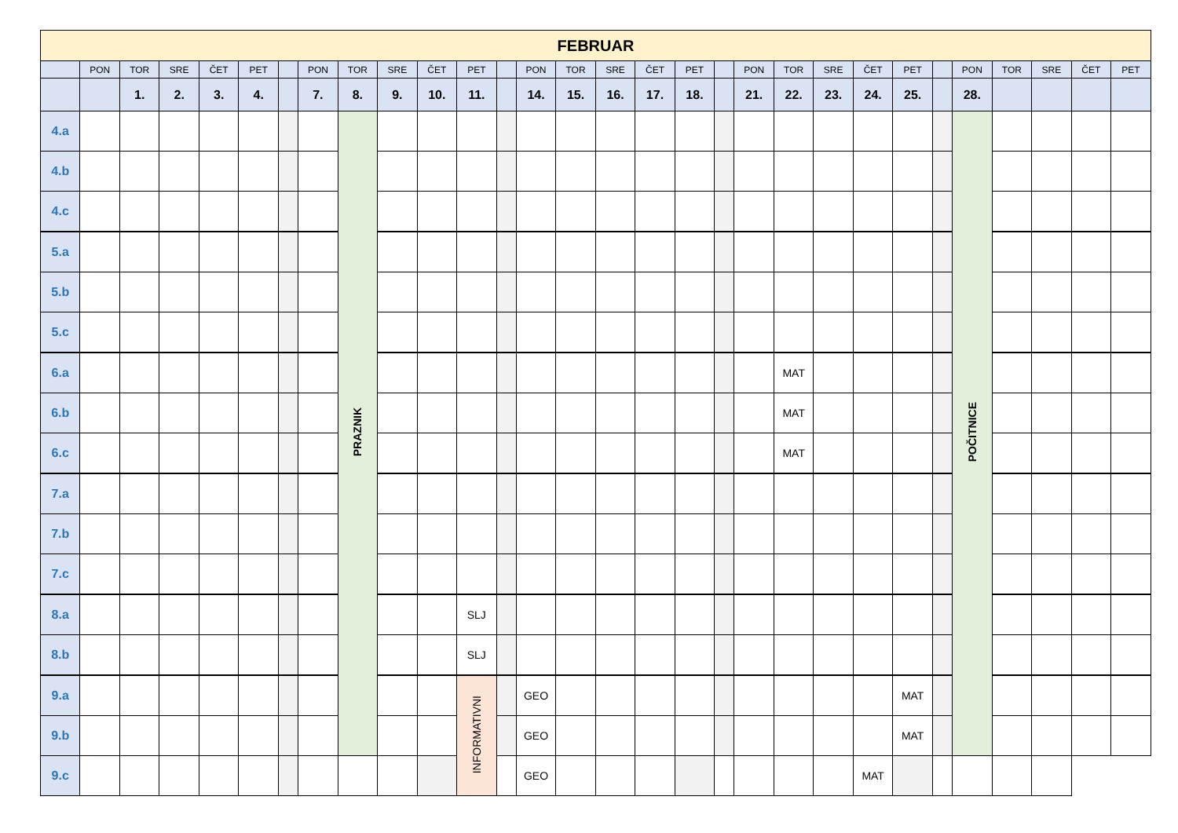| FEBRUAR | | | | | | | | | | | | | | | | | | | | | | | | | | | | | |
| --- | --- | --- | --- | --- | --- | --- | --- | --- | --- | --- | --- | --- | --- | --- | --- | --- | --- | --- | --- | --- | --- | --- | --- | --- | --- | --- | --- | --- | --- |
| | PON | TOR | SRE | ČET | PET | | PON | TOR | SRE | ČET | PET | | PON | TOR | SRE | ČET | PET | | PON | TOR | SRE | ČET | PET | | PON | TOR | SRE | ČET | PET |
| | | 1. | 2. | 3. | 4. | | 7. | 8. | 9. | 10. | 11. | | 14. | 15. | 16. | 17. | 18. | | 21. | 22. | 23. | 24. | 25. | | 28. | | | | |
| 4.a | | | | | | | | PRAZNIK | | | | | | | | | | | | | | | | | POČITNICE | | | | |
| 4.b | | | | | | | | | | | | | | | | | | | | | | | | | | | | | |
| 4.c | | | | | | | | | | | | | | | | | | | | | | | | | | | | | |
| 5.a | | | | | | | | | | | | | | | | | | | | | | | | | | | | | |
| 5.b | | | | | | | | | | | | | | | | | | | | | | | | | | | | | |
| 5.c | | | | | | | | | | | | | | | | | | | | | | | | | | | | | |
| 6.a | | | | | | | | | | | | | | | | | | | | MAT | | | | | | | | | |
| 6.b | | | | | | | | | | | | | | | | | | | | MAT | | | | | | | | | |
| 6.c | | | | | | | | | | | | | | | | | | | | MAT | | | | | | | | | |
| 7.a | | | | | | | | | | | | | | | | | | | | | | | | | | | | | |
| 7.b | | | | | | | | | | | | | | | | | | | | | | | | | | | | | |
| 7.c | | | | | | | | | | | | | | | | | | | | | | | | | | | | | |
| 8.a | | | | | | | | | | | SLJ | | | | | | | | | | | | | | | | | | |
| 8.b | | | | | | | | | | | SLJ | | | | | | | | | | | | | | | | | | |
| 9.a | | | | | | | | | | | INFORMATIVNI | | GEO | | | | | | | | | | MAT | | | | | | |
| 9.b | | | | | | | | | | | | | GEO | | | | | | | | | | MAT | | | | | | |
| 9.c | | | | | | | | | | | | | GEO | | | | | | | | | MAT | | | | | | | |